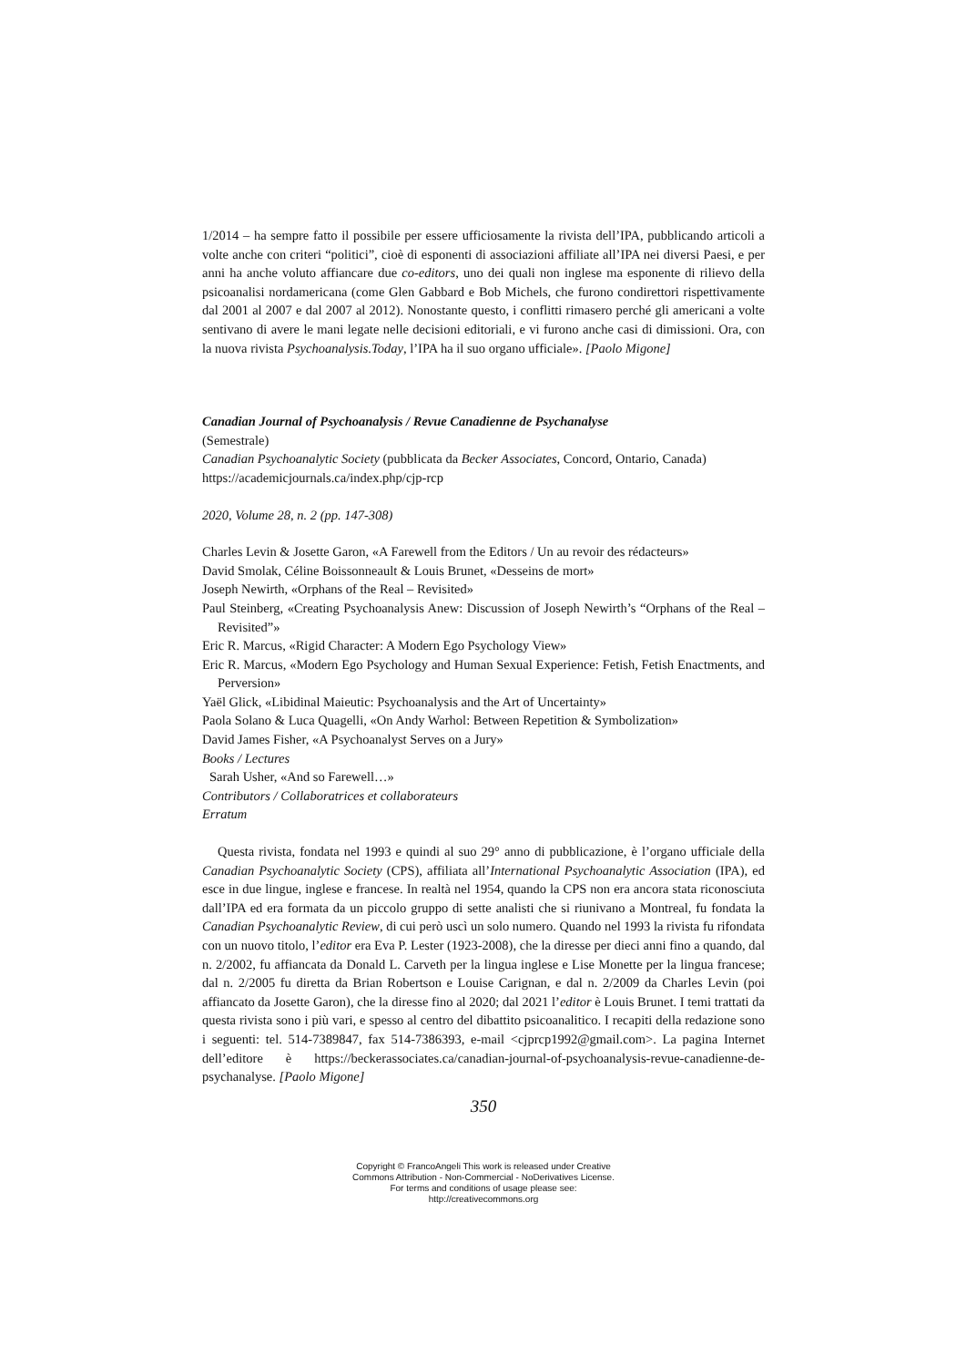1/2014 – ha sempre fatto il possibile per essere ufficiosamente la rivista dell’IPA, pubblicando articoli a volte anche con criteri “politici”, cioè di esponenti di associazioni affiliate all’IPA nei diversi Paesi, e per anni ha anche voluto affiancare due co-editors, uno dei quali non inglese ma esponente di rilievo della psicoanalisi nordamericana (come Glen Gabbard e Bob Michels, che furono condirettori rispettivamente dal 2001 al 2007 e dal 2007 al 2012). Nonostante questo, i conflitti rimasero perché gli americani a volte sentivano di avere le mani legate nelle decisioni editoriali, e vi furono anche casi di dimissioni. Ora, con la nuova rivista Psychoanalysis.Today, l’IPA ha il suo organo ufficiale». [Paolo Migone]
Canadian Journal of Psychoanalysis / Revue Canadienne de Psychanalyse
(Semestrale)
Canadian Psychoanalytic Society (pubblicata da Becker Associates, Concord, Ontario, Canada)
https://academicjournals.ca/index.php/cjp-rcp
2020, Volume 28, n. 2 (pp. 147-308)
Charles Levin & Josette Garon, «A Farewell from the Editors / Un au revoir des rédacteurs»
David Smolak, Céline Boissonneault & Louis Brunet, «Desseins de mort»
Joseph Newirth, «Orphans of the Real – Revisited»
Paul Steinberg, «Creating Psychoanalysis Anew: Discussion of Joseph Newirth’s “Orphans of the Real – Revisited”»
Eric R. Marcus, «Rigid Character: A Modern Ego Psychology View»
Eric R. Marcus, «Modern Ego Psychology and Human Sexual Experience: Fetish, Fetish Enactments, and Perversion»
Yaël Glick, «Libidinal Maieutic: Psychoanalysis and the Art of Uncertainty»
Paola Solano & Luca Quagelli, «On Andy Warhol: Between Repetition & Symbolization»
David James Fisher, «A Psychoanalyst Serves on a Jury»
Books / Lectures
Sarah Usher, «And so Farewell…»
Contributors / Collaboratrices et collaborateurs
Erratum
Questa rivista, fondata nel 1993 e quindi al suo 29° anno di pubblicazione, è l’organo ufficiale della Canadian Psychoanalytic Society (CPS), affiliata all’International Psychoanalytic Association (IPA), ed esce in due lingue, inglese e francese. In realtà nel 1954, quando la CPS non era ancora stata riconosciuta dall’IPA ed era formata da un piccolo gruppo di sette analisti che si riunivano a Montreal, fu fondata la Canadian Psychoanalytic Review, di cui però uscì un solo numero. Quando nel 1993 la rivista fu rifondata con un nuovo titolo, l’editor era Eva P. Lester (1923-2008), che la diresse per dieci anni fino a quando, dal n. 2/2002, fu affiancata da Donald L. Carveth per la lingua inglese e Lise Monette per la lingua francese; dal n. 2/2005 fu diretta da Brian Robertson e Louise Carignan, e dal n. 2/2009 da Charles Levin (poi affiancato da Josette Garon), che la diresse fino al 2020; dal 2021 l’editor è Louis Brunet. I temi trattati da questa rivista sono i più vari, e spesso al centro del dibattito psicoanalitico. I recapiti della redazione sono i seguenti: tel. 514-7389847, fax 514-7386393, e-mail <cjprcp1992@gmail.com>. La pagina Internet dell’editore è https://beckerassociates.ca/canadian-journal-of-psychoanalysis-revue-canadienne-de-psychanalyse. [Paolo Migone]
350
Copyright © FrancoAngeli This work is released under Creative
Commons Attribution - Non-Commercial - NoDerivatives License.
For terms and conditions of usage please see:
http://creativecommons.org